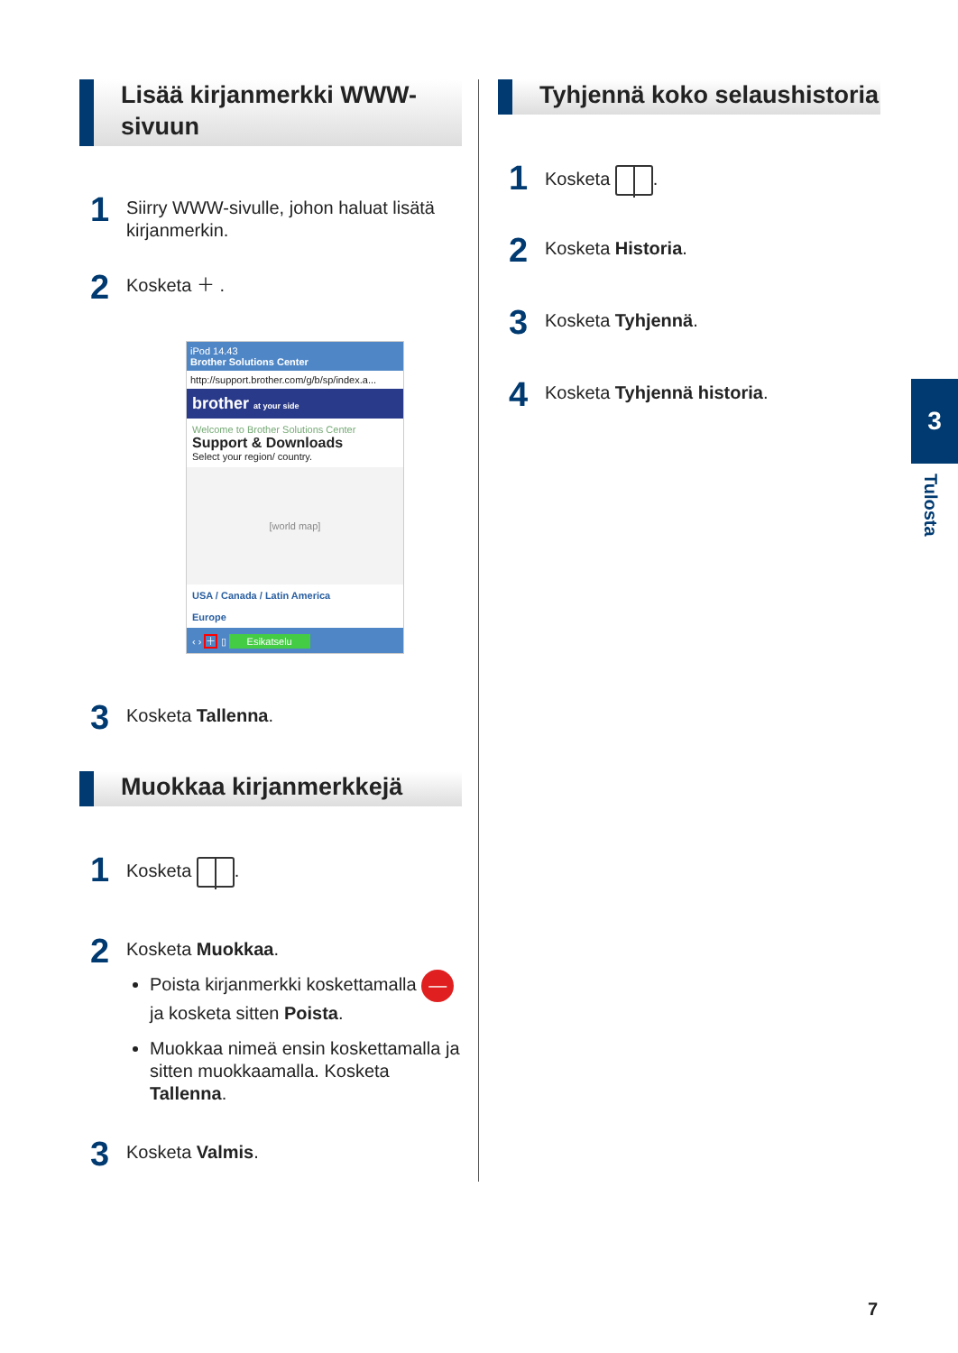Lisää kirjanmerkki WWW-sivuun
1
Siirry WWW-sivulle, johon haluat lisätä kirjanmerkin.
2
Kosketa ＋ .
iPod 14.43
Brother Solutions Center
http://support.brother.com/g/b/sp/index.a...
brother at your side
Welcome to Brother Solutions Center
Support & Downloads
Select your region/ country.
[world map]
USA / Canada / Latin America
Europe
‹ › ＋ ▯ Esikatselu
3
Kosketa Tallenna.
Muokkaa kirjanmerkkejä
1
Kosketa .
2
Kosketa Muokkaa.
Poista kirjanmerkki koskettamalla — ja kosketa sitten Poista.
Muokkaa nimeä ensin koskettamalla ja sitten muokkaamalla. Kosketa Tallenna.
3
Kosketa Valmis.
Tyhjennä koko selaushistoria
1
Kosketa .
2
Kosketa Historia.
3
Kosketa Tyhjennä.
4
Kosketa Tyhjennä historia.
3
Tulosta
7